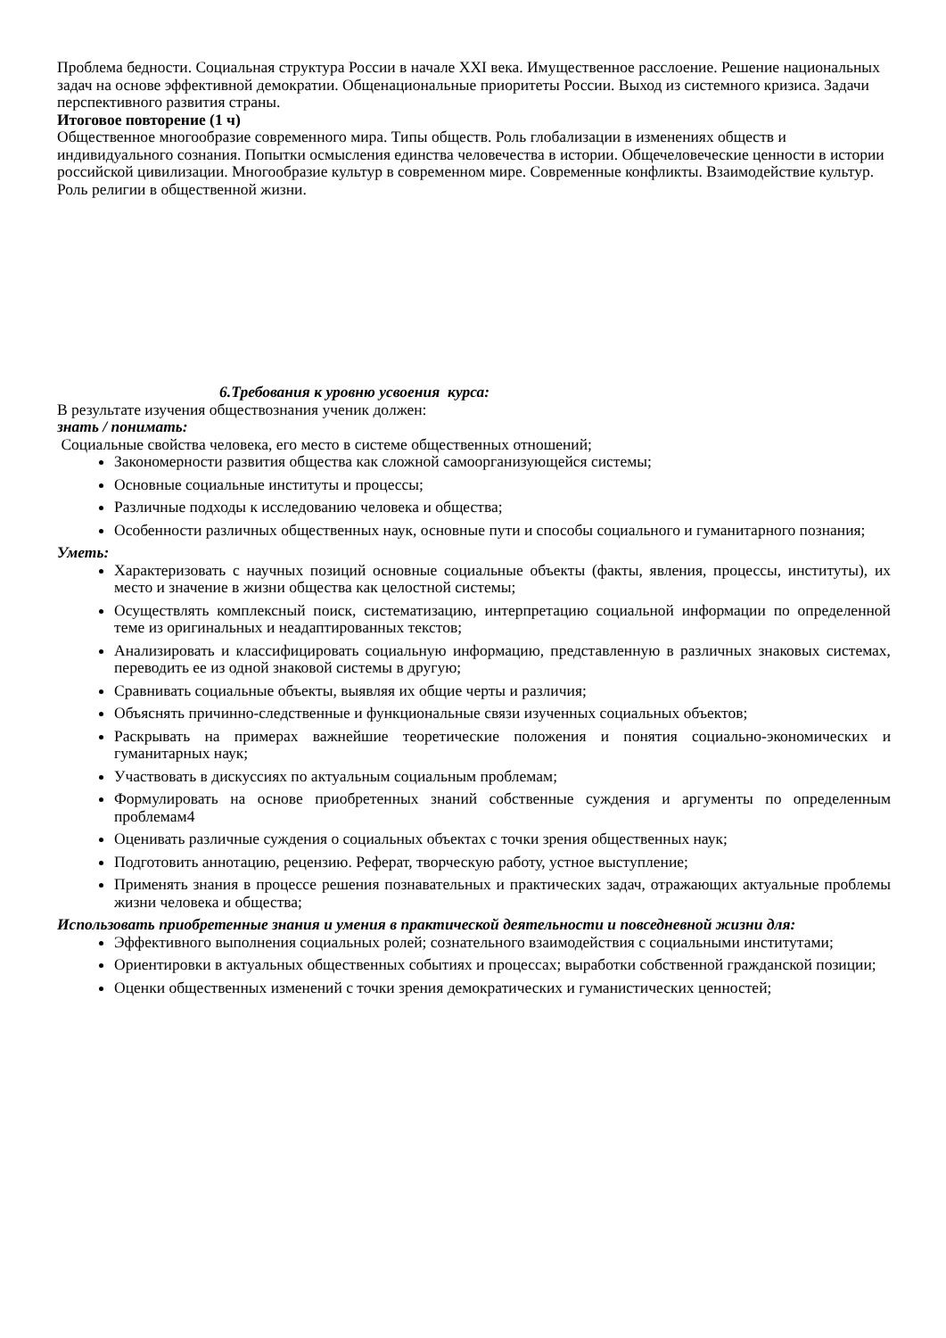Проблема бедности. Социальная структура России в начале XXI века. Имущественное расслоение. Решение национальных задач на основе эффективной демократии. Общенациональные приоритеты России. Выход из системного кризиса. Задачи перспективного развития страны.
Итоговое повторение (1 ч)
Общественное многообразие современного мира. Типы обществ. Роль глобализации в изменениях обществ и индивидуального сознания. Попытки осмысления единства человечества в истории. Общечеловеческие ценности в истории российской цивилизации. Многообразие культур в современном мире. Современные конфликты. Взаимодействие культур. Роль религии в общественной жизни.
6.Требования к уровню усвоения курса:
В результате изучения обществознания ученик должен:
знать / понимать:
Социальные свойства человека, его место в системе общественных отношений;
Закономерности развития общества как сложной самоорганизующейся системы;
Основные социальные институты и процессы;
Различные подходы к исследованию человека и общества;
Особенности различных общественных наук, основные пути и способы социального и гуманитарного познания;
Уметь:
Характеризовать с научных позиций основные социальные объекты (факты, явления, процессы, институты), их место и значение в жизни общества как целостной системы;
Осуществлять комплексный поиск, систематизацию, интерпретацию социальной информации по определенной теме из оригинальных и неадаптированных текстов;
Анализировать и классифицировать социальную информацию, представленную в различных знаковых системах, переводить ее из одной знаковой системы в другую;
Сравнивать социальные объекты, выявляя их общие черты и различия;
Объяснять причинно-следственные и функциональные связи изученных социальных объектов;
Раскрывать на примерах важнейшие теоретические положения и понятия социально-экономических и гуманитарных наук;
Участвовать в дискуссиях по актуальным социальным проблемам;
Формулировать на основе приобретенных знаний собственные суждения и аргументы по определенным проблемам4
Оценивать различные суждения о социальных объектах с точки зрения общественных наук;
Подготовить аннотацию, рецензию. Реферат, творческую работу, устное выступление;
Применять знания в процессе решения познавательных и практических задач, отражающих актуальные проблемы жизни человека и общества;
Использовать приобретенные знания и умения в практической деятельности и повседневной жизни для:
Эффективного выполнения социальных ролей; сознательного взаимодействия с социальными институтами;
Ориентировки в актуальных общественных событиях и процессах; выработки собственной гражданской позиции;
Оценки общественных изменений с точки зрения демократических и гуманистических ценностей;